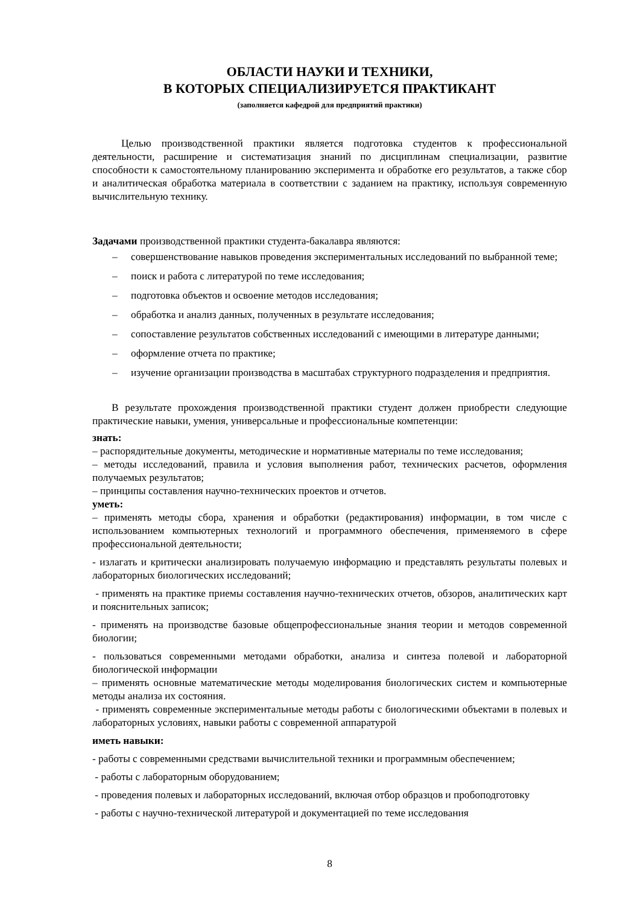ОБЛАСТИ НАУКИ И ТЕХНИКИ,
В КОТОРЫХ СПЕЦИАЛИЗИРУЕТСЯ ПРАКТИКАНТ
(заполняется кафедрой для предприятий практики)
Целью производственной практики является подготовка студентов к профессиональной деятельности, расширение и систематизация знаний по дисциплинам специализации, развитие способности к самостоятельному планированию эксперимента и обработке его результатов, а также сбор и аналитическая обработка материала в соответствии с заданием на практику, используя современную вычислительную технику.
Задачами производственной практики студента-бакалавра являются:
– совершенствование навыков проведения экспериментальных исследований по выбранной теме;
– поиск и работа с литературой по теме исследования;
– подготовка объектов и освоение методов исследования;
– обработка и анализ данных, полученных в результате исследования;
– сопоставление результатов собственных исследований с имеющими в литературе данными;
– оформление отчета по практике;
– изучение организации производства в масштабах структурного подразделения и предприятия.
В результате прохождения производственной практики студент должен приобрести следующие практические навыки, умения, универсальные и профессиональные компетенции:
знать:
– распорядительные документы, методические и нормативные материалы по теме исследования;
– методы исследований, правила и условия выполнения работ, технических расчетов, оформления получаемых результатов;
– принципы составления научно-технических проектов и отчетов.
уметь:
– применять методы сбора, хранения и обработки (редактирования) информации, в том числе с использованием компьютерных технологий и программного обеспечения, применяемого в сфере профессиональной деятельности;
- излагать и критически анализировать получаемую информацию и представлять результаты полевых и лабораторных биологических исследований;
- применять на практике приемы составления научно-технических отчетов, обзоров, аналитических карт и пояснительных записок;
- применять на производстве базовые общепрофессиональные знания теории и методов современной биологии;
- пользоваться современными методами обработки, анализа и синтеза полевой и лабораторной биологической информации
– применять основные математические методы моделирования биологических систем и компьютерные методы анализа их состояния.
- применять современные экспериментальные методы работы с биологическими объектами в полевых и лабораторных условиях, навыки работы с современной аппаратурой
иметь навыки:
- работы с современными средствами вычислительной техники и программным обеспечением;
- работы с лабораторным оборудованием;
- проведения полевых и лабораторных исследований, включая отбор образцов и пробоподготовку
- работы с научно-технической литературой и документацией по теме исследования
8